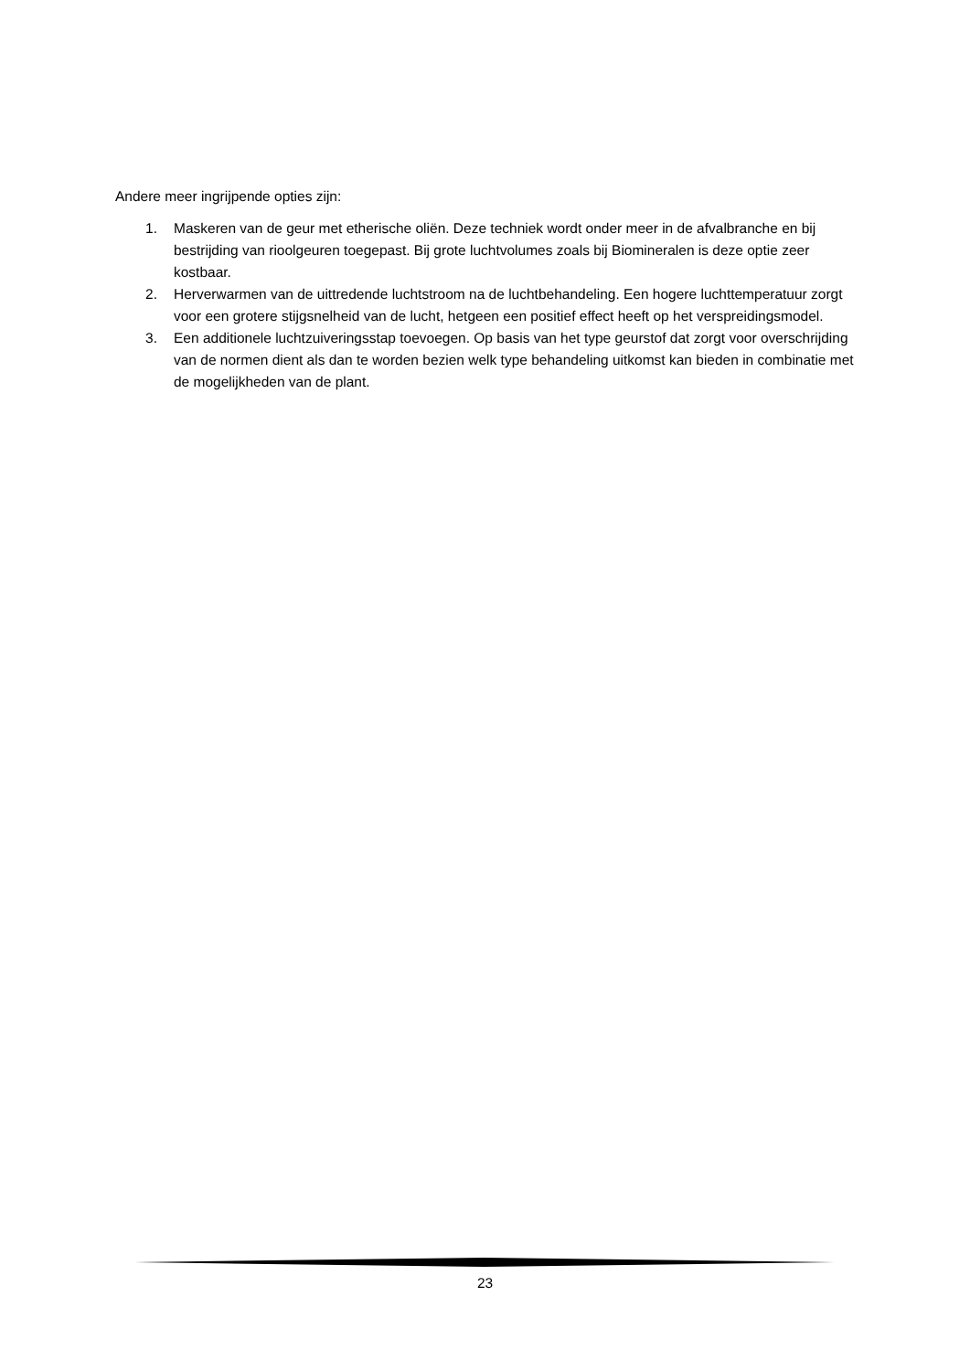Andere meer ingrijpende opties zijn:
1. Maskeren van de geur met etherische oliën. Deze techniek wordt onder meer in de afvalbranche en bij bestrijding van rioolgeuren toegepast. Bij grote luchtvolumes zoals bij Biomineralen is deze optie zeer kostbaar.
2. Herverwarmen van de uittredende luchtstroom na de luchtbehandeling. Een hogere luchttemperatuur zorgt voor een grotere stijgsnelheid van de lucht, hetgeen een positief effect heeft op het verspreidingsmodel.
3. Een additionele luchtzuiveringsstap toevoegen. Op basis van het type geurstof dat zorgt voor overschrijding van de normen dient als dan te worden bezien welk type behandeling uitkomst kan bieden in combinatie met de mogelijkheden van de plant.
23